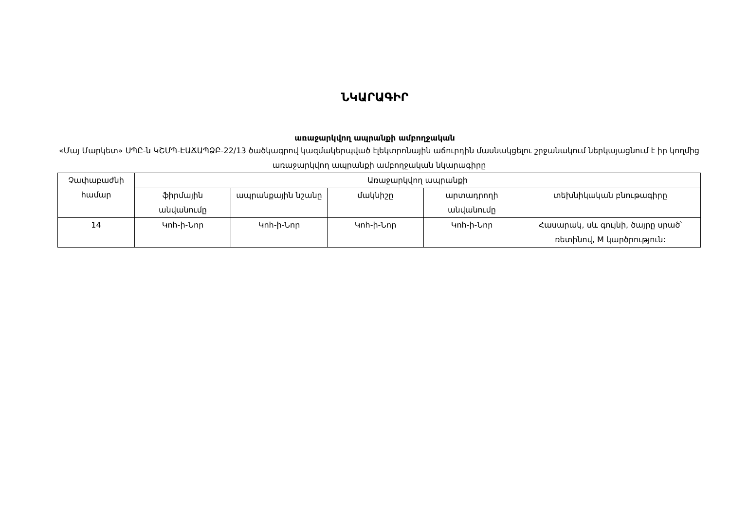ՆԿԱՐԱԳԻՐ
առաջարկվող ապրանքի ամբողջական
«Մայ Մարկետ» ՍՊԸ-ն ԿՇՄՊ-ԷԱՃԱՊՁԲ-22/13 ծածկագրով կազմակերպված էլեկտրոնային աճուրդին մասնակցելու շրջանակում ներկայացնում է իր կողմից առաջարկվող ապրանքի ամբողջական նկարագիրը
| Չափաբաժնի համար | Առաջարկվող ապրանքի | | | | |
| --- | --- | --- | --- | --- | --- |
| | ֆիրմային անվանումը | ապրանքային նշանը | մակնիշը | արտադրողի անվանումը | տեխնիկական բնութագիրը |
| 14 | Կոհ-ի-Նոր | Կոհ-ի-Նոր | Կոհ-ի-Նոր | Կոհ-ի-Նոր | Հասարակ, սև գույնի, ծայրը սրած՝ ռետինով, M կարծրություն: |